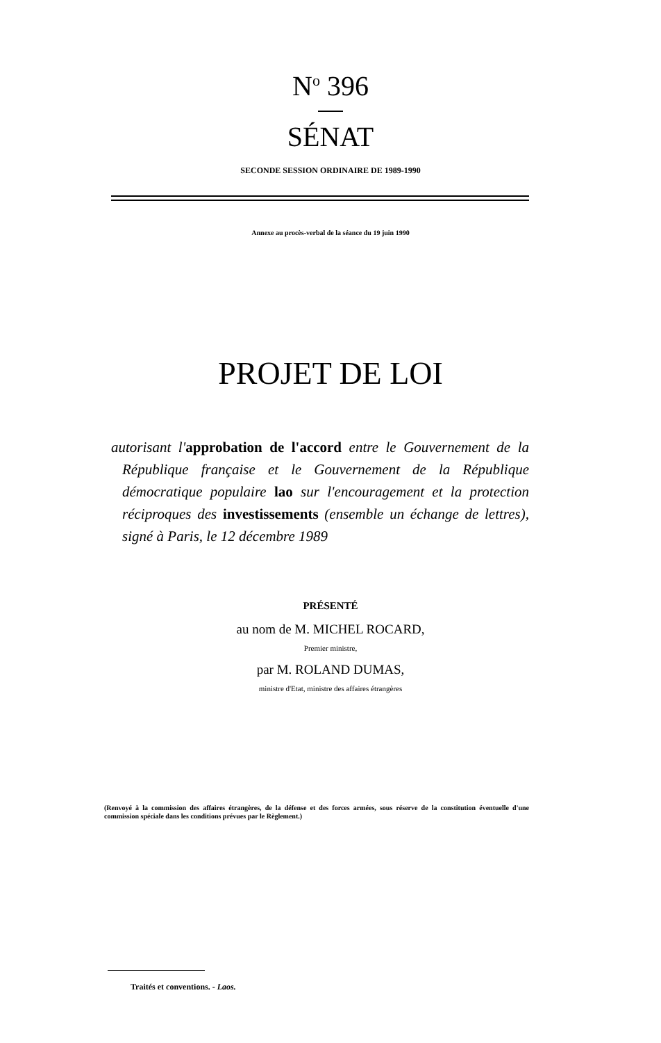N<sup>o</sup> 396
SÉNAT
SECONDE SESSION ORDINAIRE DE 1989-1990
Annexe au procès-verbal de la séance du 19 juin 1990
PROJET DE LOI
autorisant l'approbation de l'accord entre le Gouvernement de la République française et le Gouvernement de la République démocratique populaire lao sur l'encouragement et la protection réciproques des investissements (ensemble un échange de lettres), signé à Paris, le 12 décembre 1989
PRÉSENTÉ
au nom de M. MICHEL ROCARD,
Premier ministre,
par M. ROLAND DUMAS,
ministre d'Etat, ministre des affaires étrangères
(Renvoyé à la commission des affaires étrangères, de la défense et des forces armées, sous réserve de la constitution éventuelle d'une commission spéciale dans les conditions prévues par le Règlement.)
Traités et conventions. - Laos.